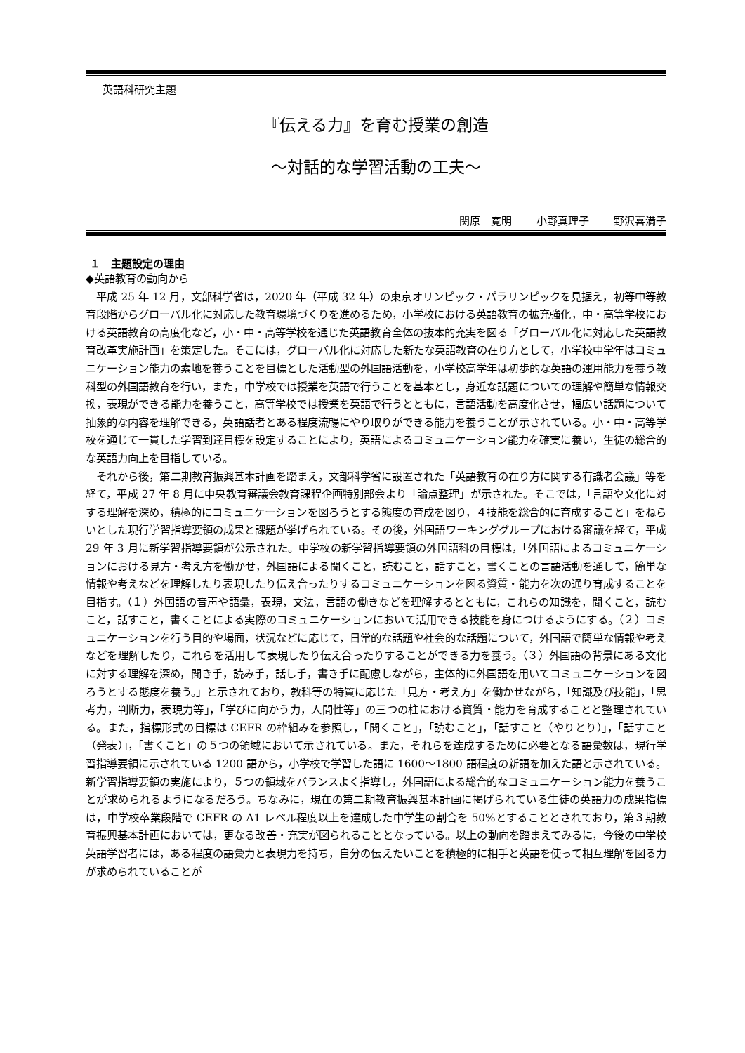英語科研究主題
『伝える力』を育む授業の創造
～対話的な学習活動の工夫～
関原　寛明 小野真理子 野沢喜満子
１　主題設定の理由
◆英語教育の動向から
平成 25 年 12 月，文部科学省は，2020 年（平成 32 年）の東京オリンピック・パラリンピックを見据え，初等中等教育段階からグローバル化に対応した教育環境づくりを進めるため，小学校における英語教育の拡充強化，中・高等学校における英語教育の高度化など，小・中・高等学校を通じた英語教育全体の抜本的充実を図る「グローバル化に対応した英語教育改革実施計画」を策定した。そこには，グローバル化に対応した新たな英語教育の在り方として，小学校中学年はコミュニケーション能力の素地を養うことを目標とした活動型の外国語活動を，小学校高学年は初歩的な英語の運用能力を養う教科型の外国語教育を行い，また，中学校では授業を英語で行うことを基本とし，身近な話題についての理解や簡単な情報交換，表現ができる能力を養うこと，高等学校では授業を英語で行うとともに，言語活動を高度化させ，幅広い話題について抽象的な内容を理解できる，英語話者とある程度流暢にやり取りができる能力を養うことが示されている。小・中・高等学校を通じて一貫した学習到達目標を設定することにより，英語によるコミュニケーション能力を確実に養い，生徒の総合的な英語力向上を目指している。
それから後，第二期教育振興基本計画を踏まえ，文部科学省に設置された「英語教育の在り方に関する有識者会議」等を経て，平成 27 年 8 月に中央教育審議会教育課程企画特別部会より「論点整理」が示された。そこでは，「言語や文化に対する理解を深め，積極的にコミュニケーションを図ろうとする態度の育成を図り，４技能を総合的に育成すること」をねらいとした現行学習指導要領の成果と課題が挙げられている。その後，外国語ワーキンググループにおける審議を経て，平成 29 年 3 月に新学習指導要領が公示された。中学校の新学習指導要領の外国語科の目標は，「外国語によるコミュニケーションにおける見方・考え方を働かせ，外国語による聞くこと，読むこと，話すこと，書くことの言語活動を通して，簡単な情報や考えなどを理解したり表現したり伝え合ったりするコミュニケーションを図る資質・能力を次の通り育成することを目指す。（１）外国語の音声や語彙，表現，文法，言語の働きなどを理解するとともに，これらの知識を，聞くこと，読むこと，話すこと，書くことによる実際のコミュニケーションにおいて活用できる技能を身につけるようにする。（２）コミュニケーションを行う目的や場面，状況などに応じて，日常的な話題や社会的な話題について，外国語で簡単な情報や考えなどを理解したり，これらを活用して表現したり伝え合ったりすることができる力を養う。（３）外国語の背景にある文化に対する理解を深め，聞き手，読み手，話し手，書き手に配慮しながら，主体的に外国語を用いてコミュニケーションを図ろうとする態度を養う。」と示されており，教科等の特質に応じた「見方・考え方」を働かせながら，「知識及び技能」，「思考力，判断力，表現力等」，「学びに向かう力，人間性等」の三つの柱における資質・能力を育成することと整理されている。また，指標形式の目標は CEFR の枠組みを参照し，「聞くこと」，「読むこと」，「話すこと（やりとり）」，「話すこと（発表）」，「書くこと」の５つの領域において示されている。また，それらを達成するために必要となる語彙数は，現行学習指導要領に示されている 1200 語から，小学校で学習した語に 1600～1800 語程度の新語を加えた語と示されている。新学習指導要領の実施により，５つの領域をバランスよく指導し，外国語による総合的なコミュニケーション能力を養うことが求められるようになるだろう。ちなみに，現在の第二期教育振興基本計画に掲げられている生徒の英語力の成果指標は，中学校卒業段階で CEFR の A1 レベル程度以上を達成した中学生の割合を 50%とすることとされており，第３期教育振興基本計画においては，更なる改善・充実が図られることとなっている。以上の動向を踏まえてみるに，今後の中学校英語学習者には，ある程度の語彙力と表現力を持ち，自分の伝えたいことを積極的に相手と英語を使って相互理解を図る力が求められていることが